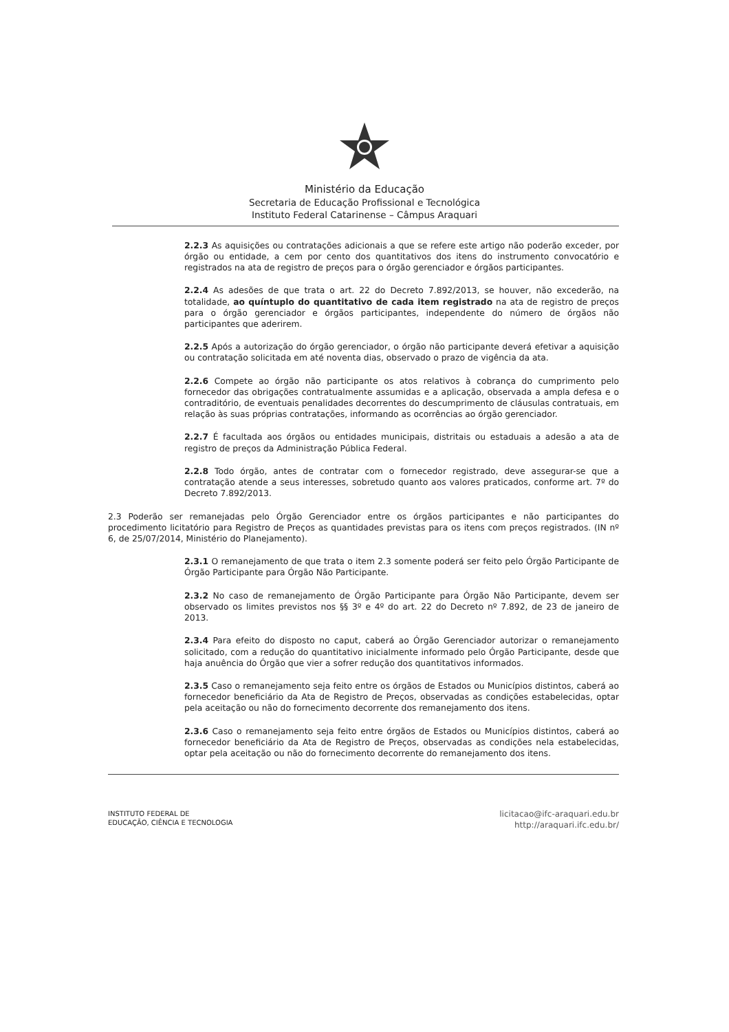Ministério da Educação
Secretaria de Educação Profissional e Tecnológica
Instituto Federal Catarinense – Câmpus Araquari
2.2.3 As aquisições ou contratações adicionais a que se refere este artigo não poderão exceder, por órgão ou entidade, a cem por cento dos quantitativos dos itens do instrumento convocatório e registrados na ata de registro de preços para o órgão gerenciador e órgãos participantes.
2.2.4 As adesões de que trata o art. 22 do Decreto 7.892/2013, se houver, não excederão, na totalidade, ao quíntuplo do quantitativo de cada item registrado na ata de registro de preços para o órgão gerenciador e órgãos participantes, independente do número de órgãos não participantes que aderirem.
2.2.5 Após a autorização do órgão gerenciador, o órgão não participante deverá efetivar a aquisição ou contratação solicitada em até noventa dias, observado o prazo de vigência da ata.
2.2.6 Compete ao órgão não participante os atos relativos à cobrança do cumprimento pelo fornecedor das obrigações contratualmente assumidas e a aplicação, observada a ampla defesa e o contraditório, de eventuais penalidades decorrentes do descumprimento de cláusulas contratuais, em relação às suas próprias contratações, informando as ocorrências ao órgão gerenciador.
2.2.7 É facultada aos órgãos ou entidades municipais, distritais ou estaduais a adesão a ata de registro de preços da Administração Pública Federal.
2.2.8 Todo órgão, antes de contratar com o fornecedor registrado, deve assegurar-se que a contratação atende a seus interesses, sobretudo quanto aos valores praticados, conforme art. 7º do Decreto 7.892/2013.
2.3 Poderão ser remanejadas pelo Órgão Gerenciador entre os órgãos participantes e não participantes do procedimento licitatório para Registro de Preços as quantidades previstas para os itens com preços registrados. (IN nº 6, de 25/07/2014, Ministério do Planejamento).
2.3.1 O remanejamento de que trata o item 2.3 somente poderá ser feito pelo Órgão Participante de Órgão Participante para Órgão Não Participante.
2.3.2 No caso de remanejamento de Órgão Participante para Órgão Não Participante, devem ser observado os limites previstos nos §§ 3º e 4º do art. 22 do Decreto nº 7.892, de 23 de janeiro de 2013.
2.3.4 Para efeito do disposto no caput, caberá ao Órgão Gerenciador autorizar o remanejamento solicitado, com a redução do quantitativo inicialmente informado pelo Órgão Participante, desde que haja anuência do Órgão que vier a sofrer redução dos quantitativos informados.
2.3.5 Caso o remanejamento seja feito entre os órgãos de Estados ou Municípios distintos, caberá ao fornecedor beneficiário da Ata de Registro de Preços, observadas as condições estabelecidas, optar pela aceitação ou não do fornecimento decorrente dos remanejamento dos itens.
2.3.6 Caso o remanejamento seja feito entre órgãos de Estados ou Municípios distintos, caberá ao fornecedor beneficiário da Ata de Registro de Preços, observadas as condições nela estabelecidas, optar pela aceitação ou não do fornecimento decorrente do remanejamento dos itens.
INSTITUTO FEDERAL DE
EDUCAÇÃO, CIÊNCIA E TECNOLOGIA
licitacao@ifc-araquari.edu.br
http://araquari.ifc.edu.br/